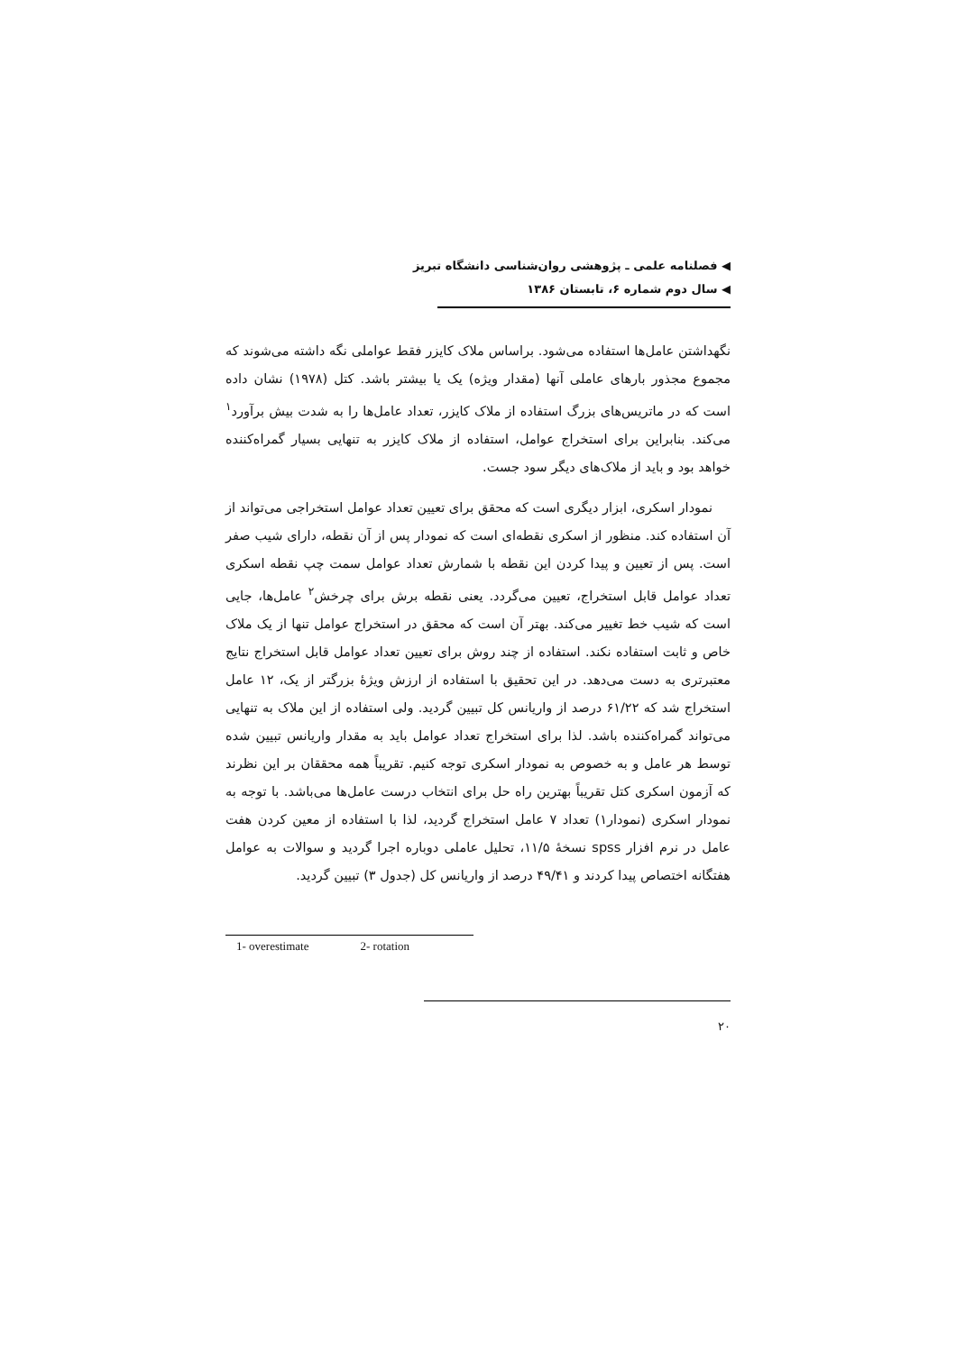◀ فصلنامه علمی ـ پژوهشی روان‌شناسی دانشگاه تبریز
◀ سال دوم شماره ۶، تابستان ۱۳۸۶
نگهداشتن عامل‌ها استفاده می‌شود. براساس ملاک کایزر فقط عواملی نگه داشته می‌شوند که مجموع مجذور بارهای عاملی آنها (مقدار ویژه) یک یا بیشتر باشد. کتل (۱۹۷۸) نشان داده است که در ماتریس‌های بزرگ استفاده از ملاک کایزر، تعداد عامل‌ها را به شدت بیش برآورد<sup>۱</sup> می‌کند. بنابراین برای استخراج عوامل، استفاده از ملاک کایزر به تنهایی بسیار گمراه‌کننده خواهد بود و باید از ملاک‌های دیگر سود جست.
نمودار اسکری، ابزار دیگری است که محقق برای تعیین تعداد عوامل استخراجی می‌تواند از آن استفاده کند. منظور از اسکری نقطه‌ای است که نمودار پس از آن نقطه، دارای شیب صفر است. پس از تعیین و پیدا کردن این نقطه با شمارش تعداد عوامل سمت چپ نقطه اسکری تعداد عوامل قابل استخراج، تعیین می‌گردد. یعنی نقطه برش برای چرخش<sup>۲</sup> عامل‌ها، جایی است که شیب خط تغییر می‌کند. بهتر آن است که محقق در استخراج عوامل تنها از یک ملاک خاص و ثابت استفاده نکند. استفاده از چند روش برای تعیین تعداد عوامل قابل استخراج نتایج معتبرتری به دست می‌دهد. در این تحقیق با استفاده از ارزش ویژهٔ بزرگتر از یک، ۱۲ عامل استخراج شد که ۶۱/۲۲ درصد از واریانس کل تبیین گردید. ولی استفاده از این ملاک به تنهایی می‌تواند گمراه‌کننده باشد. لذا برای استخراج تعداد عوامل باید به مقدار واریانس تبیین شده توسط هر عامل و به خصوص به نمودار اسکری توجه کنیم. تقریباً همه محققان بر این نظرند که آزمون اسکری کتل تقریباً بهترین راه حل برای انتخاب درست عامل‌ها می‌باشد. با توجه به نمودار اسکری (نمودار۱) تعداد ۷ عامل استخراج گردید، لذا با استفاده از معین کردن هفت عامل در نرم افزار spss نسخهٔ ۱۱/۵، تحلیل عاملی دوباره اجرا گردید و سوالات به عوامل هفتگانه اختصاص پیدا کردند و ۴۹/۴۱ درصد از واریانس کل (جدول ۳) تبیین گردید.
1- overestimate 2- rotation
۲۰